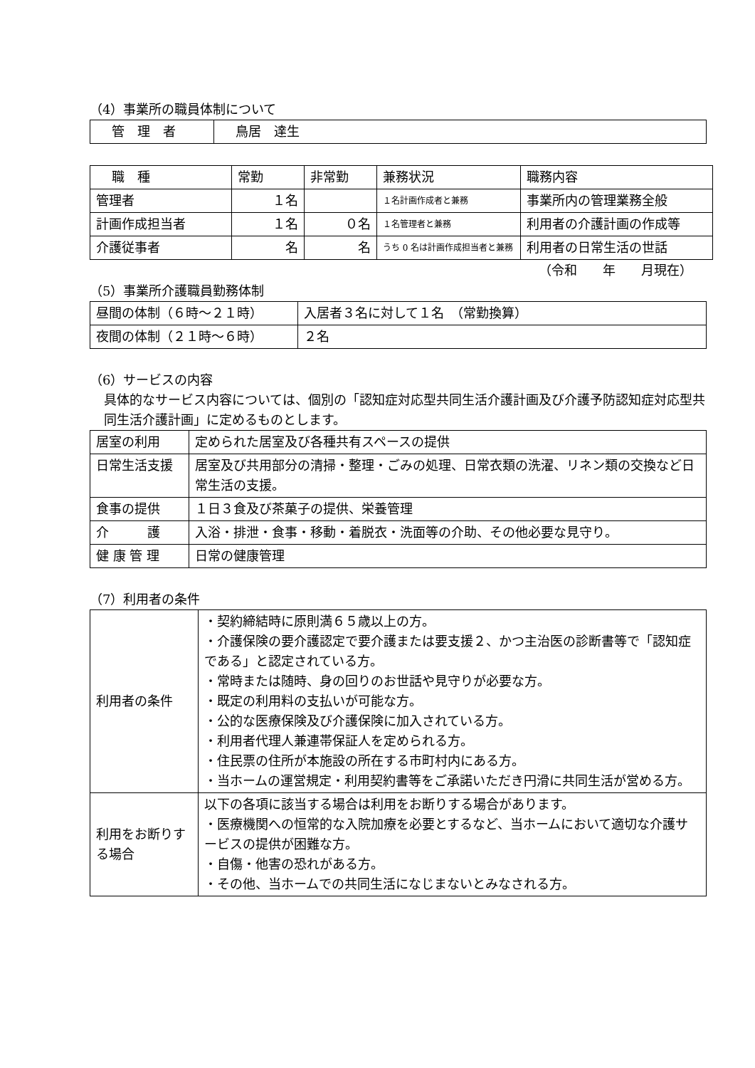（4）事業所の職員体制について
| 管 理 者 | 鳥居 達生 |
| 職 種 | 常勤 | 非常勤 | 兼務状況 | 職務内容 |
| 管理者 | １名 | | １名計画作成者と兼務 | 事業所内の管理業務全般 |
| 計画作成担当者 | １名 | ０名 | １名管理者と兼務 | 利用者の介護計画の作成等 |
| 介護従事者 | 名 | 名 | うち 0 名は計画作成担当者と兼務 | 利用者の日常生活の世話 |
（令和　　年　　月現在）
（5）事業所介護職員勤務体制
| 昼間の体制（６時～２１時） | 入居者３名に対して１名 （常勤換算） |
| 夜間の体制（２１時～６時） | ２名 |
（6）サービスの内容
具体的なサービス内容については、個別の「認知症対応型共同生活介護計画及び介護予防認知症対応型共同生活介護計画」に定めるものとします。
| 居室の利用 | 定められた居室及び各種共有スペースの提供 |
| 日常生活支援 | 居室及び共用部分の清掃・整理・ごみの処理、日常衣類の洗濯、リネン類の交換など日常生活の支援。 |
| 食事の提供 | １日３食及び茶菓子の提供、栄養管理 |
| 介 護 | 入浴・排泄・食事・移動・着脱衣・洗面等の介助、その他必要な見守り。 |
| 健 康 管 理 | 日常の健康管理 |
（7）利用者の条件
| 利用者の条件 | ・契約締結時に原則満６５歳以上の方。 ・介護保険の要介護認定で要介護または要支援２、かつ主治医の診断書等で「認知症である」と認定されている方。 ・常時または随時、身の回りのお世話や見守りが必要な方。 ・既定の利用料の支払いが可能な方。 ・公的な医療保険及び介護保険に加入されている方。 ・利用者代理人兼連帯保証人を定められる方。 ・住民票の住所が本施設の所在する市町村内にある方。 ・当ホームの運営規定・利用契約書等をご承諾いただき円滑に共同生活が営める方。 |
| 利用をお断りする場合 | 以下の各項に該当する場合は利用をお断りする場合があります。 ・医療機関への恒常的な入院加療を必要とするなど、当ホームにおいて適切な介護サービスの提供が困難な方。 ・自傷・他害の恐れがある方。 ・その他、当ホームでの共同生活になじまないとみなされる方。 |